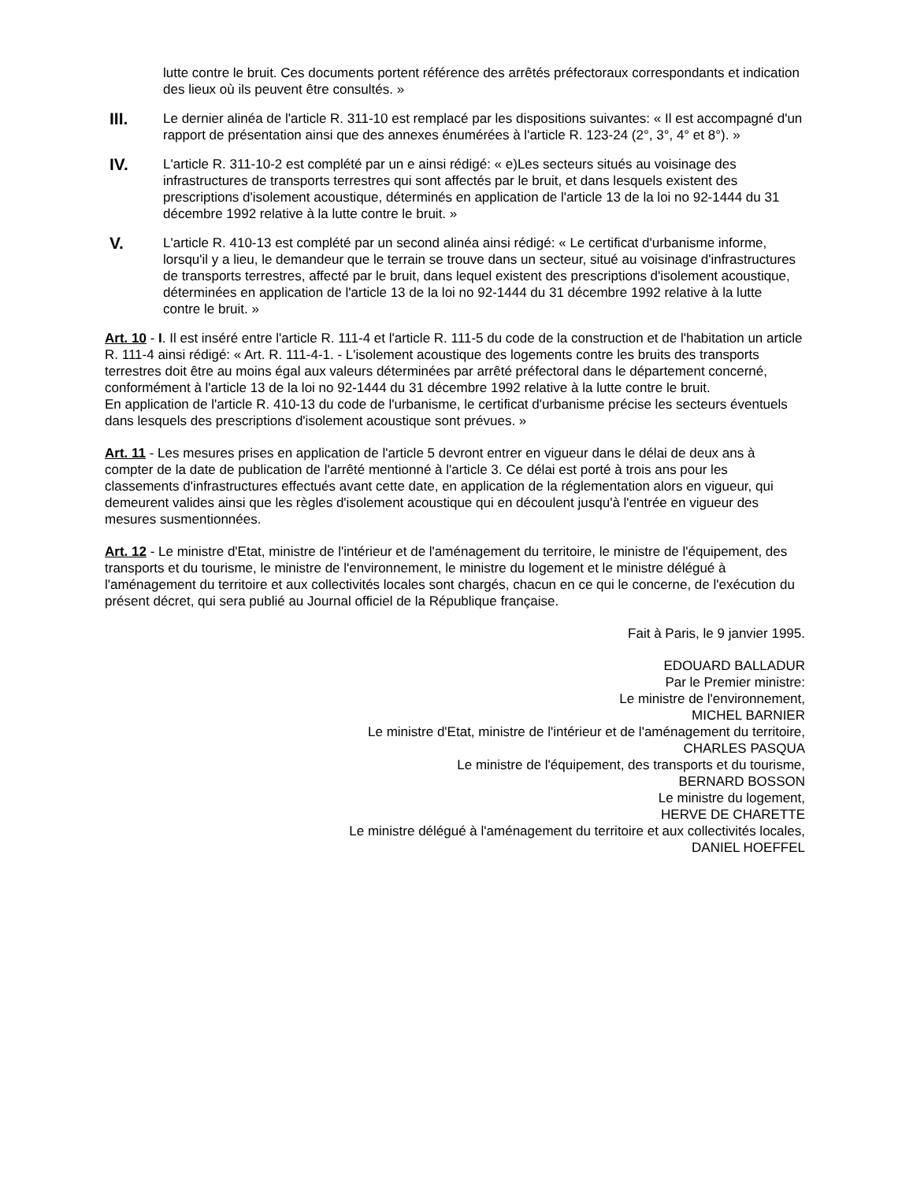lutte contre le bruit. Ces documents portent référence des arrêtés préfectoraux correspondants et indication des lieux où ils peuvent être consultés. »
III.
Le dernier alinéa de l'article R. 311-10 est remplacé par les dispositions suivantes: « Il est accompagné d'un rapport de présentation ainsi que des annexes énumérées à l'article R. 123-24 (2°, 3°, 4° et 8°). »
IV.
L'article R. 311-10-2 est complété par un e ainsi rédigé: « e)Les secteurs situés au voisinage des infrastructures de transports terrestres qui sont affectés par le bruit, et dans lesquels existent des prescriptions d'isolement acoustique, déterminés en application de l'article 13 de la loi no 92-1444 du 31 décembre 1992 relative à la lutte contre le bruit. »
V.
L'article R. 410-13 est complété par un second alinéa ainsi rédigé: « Le certificat d'urbanisme informe, lorsqu'il y a lieu, le demandeur que le terrain se trouve dans un secteur, situé au voisinage d'infrastructures de transports terrestres, affecté par le bruit, dans lequel existent des prescriptions d'isolement acoustique, déterminées en application de l'article 13 de la loi no 92-1444 du 31 décembre 1992 relative à la lutte contre le bruit. »
Art. 10 - I. Il est inséré entre l'article R. 111-4 et l'article R. 111-5 du code de la construction et de l'habitation un article R. 111-4 ainsi rédigé: « Art. R. 111-4-1. - L'isolement acoustique des logements contre les bruits des transports terrestres doit être au moins égal aux valeurs déterminées par arrêté préfectoral dans le département concerné, conformément à l'article 13 de la loi no 92-1444 du 31 décembre 1992 relative à la lutte contre le bruit.
En application de l'article R. 410-13 du code de l'urbanisme, le certificat d'urbanisme précise les secteurs éventuels dans lesquels des prescriptions d'isolement acoustique sont prévues. »
Art. 11 - Les mesures prises en application de l'article 5 devront entrer en vigueur dans le délai de deux ans à compter de la date de publication de l'arrêté mentionné à l'article 3. Ce délai est porté à trois ans pour les classements d'infrastructures effectués avant cette date, en application de la réglementation alors en vigueur, qui demeurent valides ainsi que les règles d'isolement acoustique qui en découlent jusqu'à l'entrée en vigueur des mesures susmentionnées.
Art. 12 - Le ministre d'Etat, ministre de l'intérieur et de l'aménagement du territoire, le ministre de l'équipement, des transports et du tourisme, le ministre de l'environnement, le ministre du logement et le ministre délégué à l'aménagement du territoire et aux collectivités locales sont chargés, chacun en ce qui le concerne, de l'exécution du présent décret, qui sera publié au Journal officiel de la République française.
Fait à Paris, le 9 janvier 1995.
EDOUARD BALLADUR
Par le Premier ministre:
Le ministre de l'environnement,
MICHEL BARNIER
Le ministre d'Etat, ministre de l'intérieur et de l'aménagement du territoire,
CHARLES PASQUA
Le ministre de l'équipement, des transports et du tourisme,
BERNARD BOSSON
Le ministre du logement,
HERVE DE CHARETTE
Le ministre délégué à l'aménagement du territoire et aux collectivités locales,
DANIEL HOEFFEL